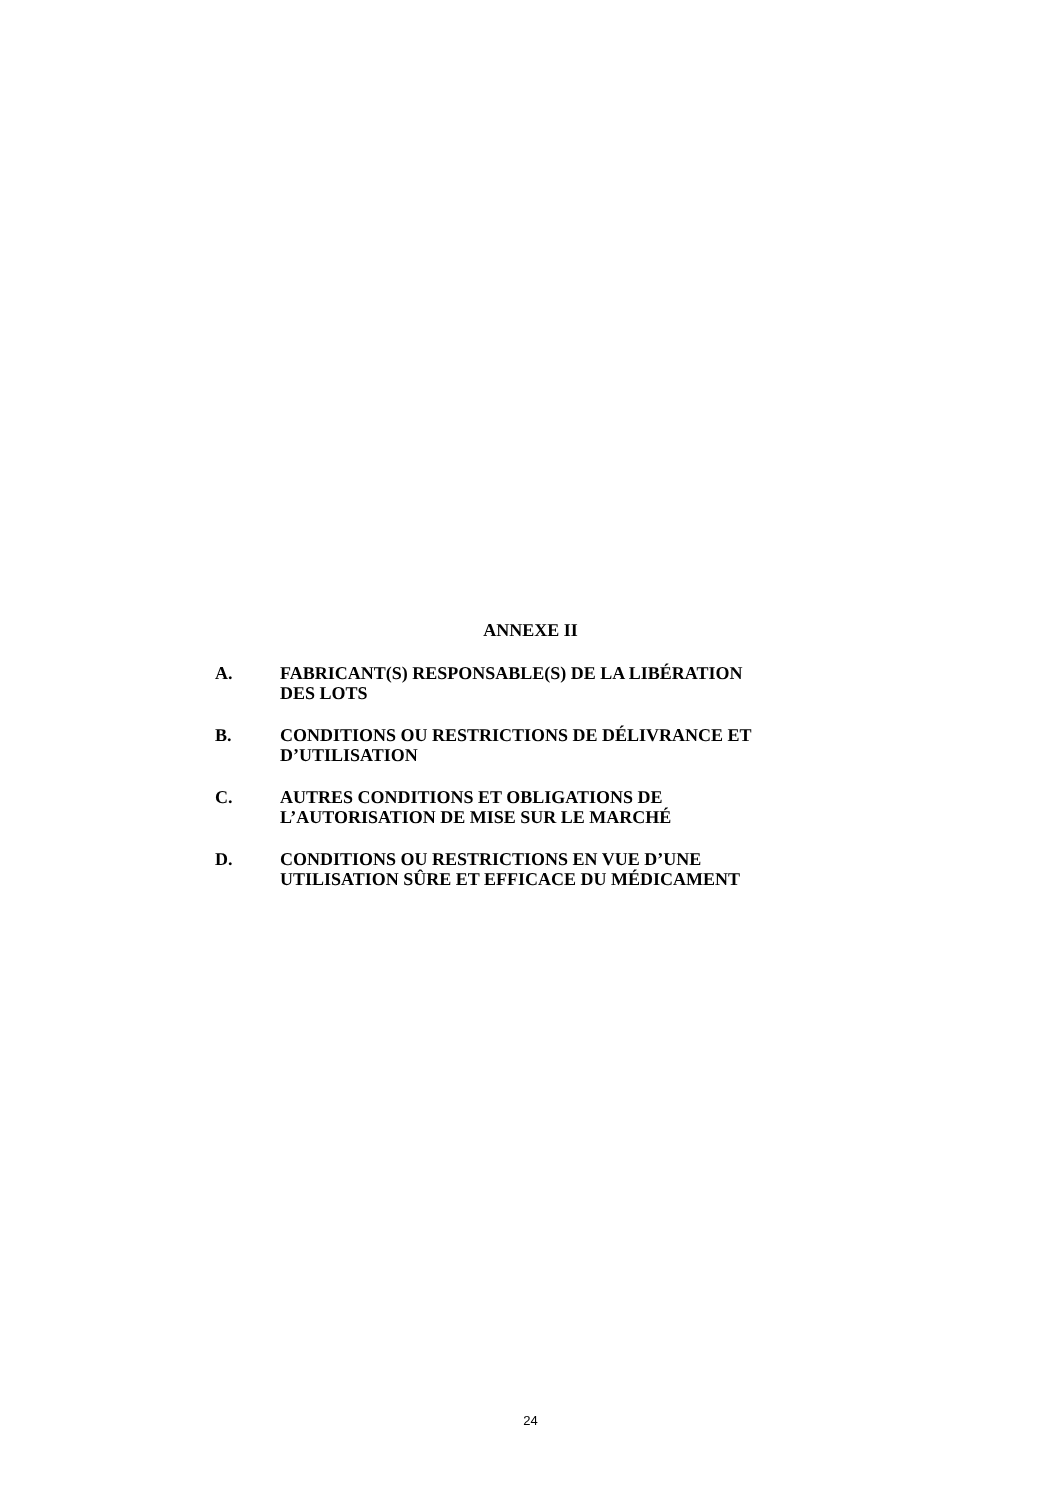ANNEXE II
A. FABRICANT(S) RESPONSABLE(S) DE LA LIBÉRATION
DES LOTS
B. CONDITIONS OU RESTRICTIONS DE DÉLIVRANCE ET
D’UTILISATION
C. AUTRES CONDITIONS ET OBLIGATIONS DE
L’AUTORISATION DE MISE SUR LE MARCHÉ
D. CONDITIONS OU RESTRICTIONS EN VUE D’UNE
UTILISATION SÛRE ET EFFICACE DU MÉDICAMENT
24